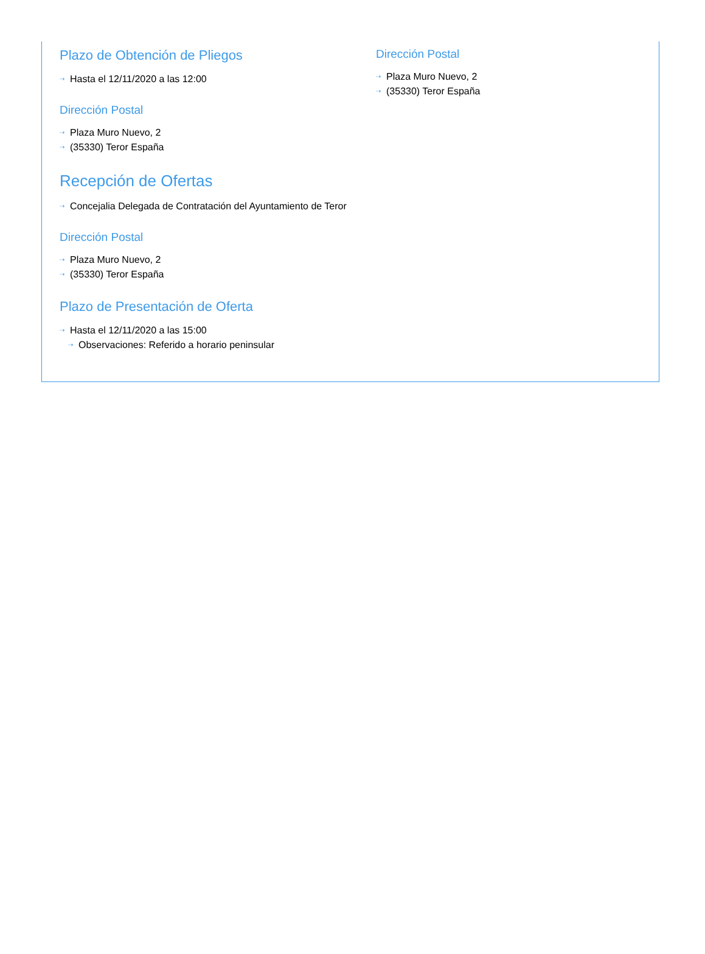Plazo de Obtención de Pliegos
⇢ Hasta el 12/11/2020 a las 12:00
Dirección Postal
⇢ Plaza Muro Nuevo, 2
⇢ (35330) Teror España
Recepción de Ofertas
⇢ Concejalia Delegada de Contratación del Ayuntamiento de Teror
Dirección Postal
⇢ Plaza Muro Nuevo, 2
⇢ (35330) Teror España
Plazo de Presentación de Oferta
⇢ Hasta el 12/11/2020 a las 15:00
⇢ Observaciones: Referido a horario peninsular
Dirección Postal
⇢ Plaza Muro Nuevo, 2
⇢ (35330) Teror España